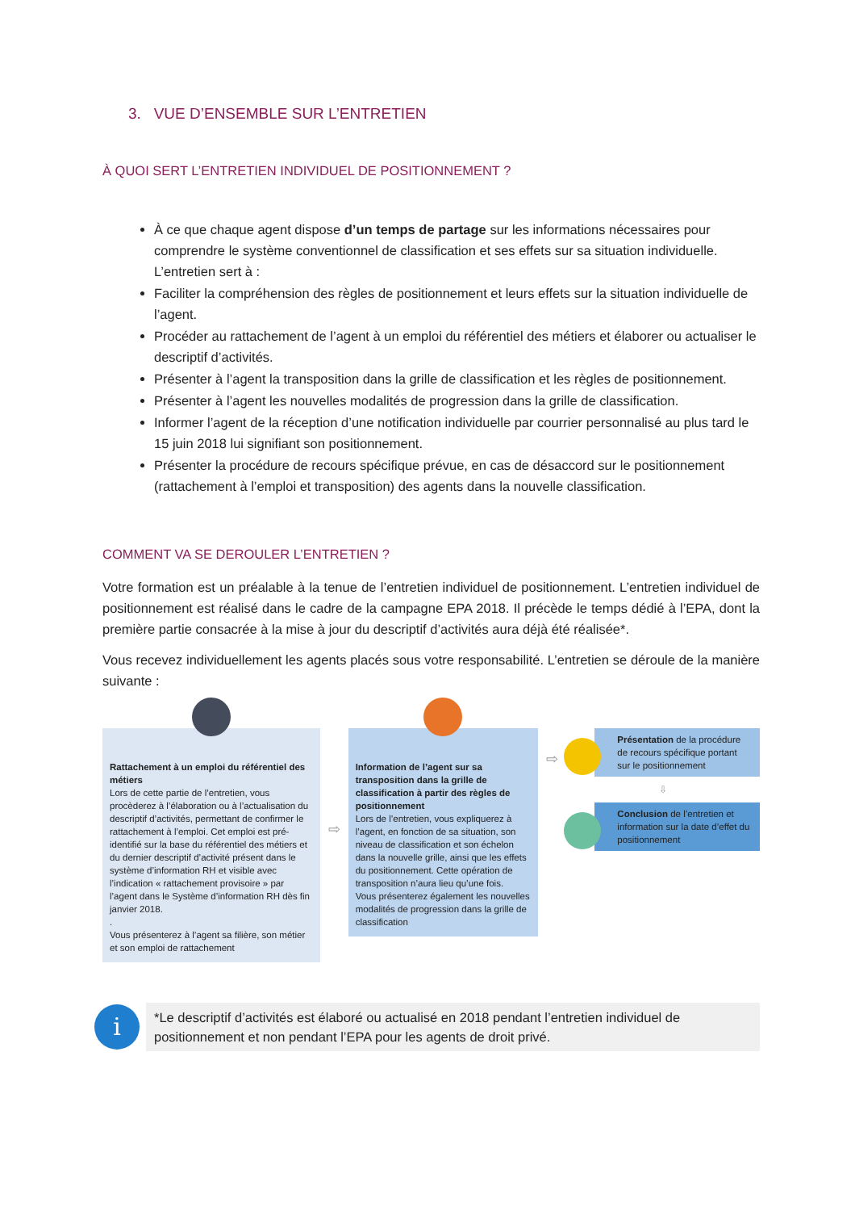3. VUE D’ENSEMBLE SUR L’ENTRETIEN
À QUOI SERT L’ENTRETIEN INDIVIDUEL DE POSITIONNEMENT ?
À ce que chaque agent dispose d’un temps de partage sur les informations nécessaires pour comprendre le système conventionnel de classification et ses effets sur sa situation individuelle. L’entretien sert à :
Faciliter la compréhension des règles de positionnement et leurs effets sur la situation individuelle de l’agent.
Procéder au rattachement de l’agent à un emploi du référentiel des métiers et élaborer ou actualiser le descriptif d’activités.
Présenter à l’agent la transposition dans la grille de classification et les règles de positionnement.
Présenter à l’agent les nouvelles modalités de progression dans la grille de classification.
Informer l’agent de la réception d’une notification individuelle par courrier personnalisé au plus tard le 15 juin 2018 lui signifiant son positionnement.
Présenter la procédure de recours spécifique prévue, en cas de désaccord sur le positionnement (rattachement à l’emploi et transposition) des agents dans la nouvelle classification.
COMMENT VA SE DEROULER L’ENTRETIEN ?
Votre formation est un préalable à la tenue de l’entretien individuel de positionnement. L’entretien individuel de positionnement est réalisé dans le cadre de la campagne EPA 2018. Il précède le temps dédié à l’EPA, dont la première partie consacrée à la mise à jour du descriptif d’activités aura déjà été réalisée*.
Vous recevez individuellement les agents placés sous votre responsabilité. L’entretien se déroule de la manière suivante :
Rattachement à un emploi du référentiel des métiers
Lors de cette partie de l’entretien, vous procèderez à l’élaboration ou à l’actualisation du descriptif d’activités, permettant de confirmer le rattachement à l’emploi. Cet emploi est pré-identifié sur la base du référentiel des métiers et du dernier descriptif d’activité présent dans le système d’information RH et visible avec l’indication « rattachement provisoire » par l’agent dans le Système d’information RH dès fin janvier 2018.
.
Vous présenterez à l’agent sa filière, son métier et son emploi de rattachement
⇨
Information de l’agent sur sa transposition dans la grille de classification à partir des règles de positionnement
Lors de l’entretien, vous expliquerez à l’agent, en fonction de sa situation, son niveau de classification et son échelon
dans la nouvelle grille, ainsi que les effets du positionnement. Cette opération de transposition n’aura lieu qu’une fois.
Vous présenterez également les nouvelles modalités de progression dans la grille de classification
⇨
Présentation de la procédure de recours spécifique portant sur le positionnement
⇩
Conclusion de l’entretien et information sur la date d’effet du positionnement
i
*Le descriptif d’activités est élaboré ou actualisé en 2018 pendant l’entretien individuel de positionnement et non pendant l’EPA pour les agents de droit privé.